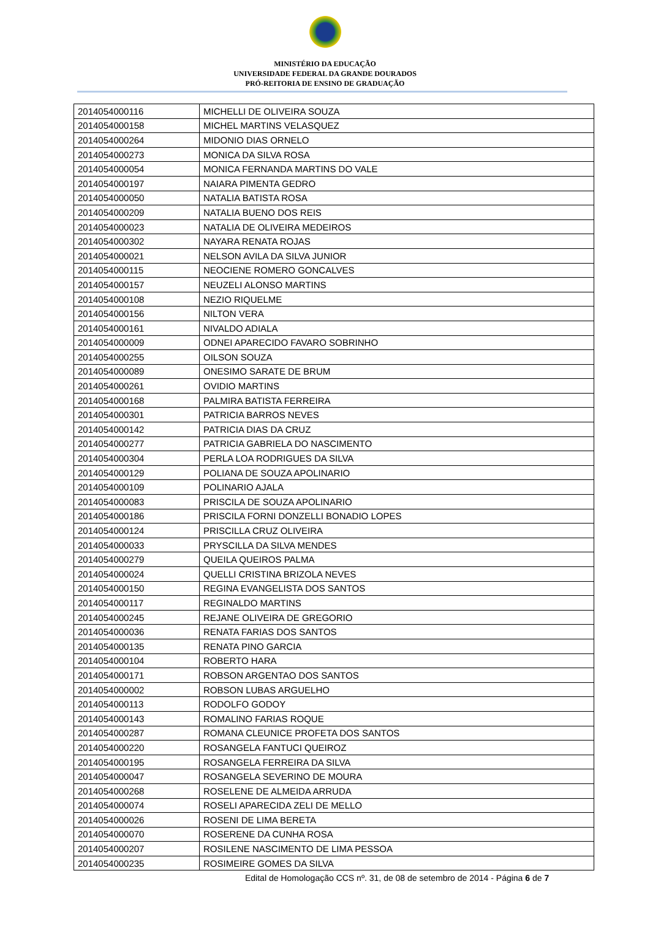MINISTÉRIO DA EDUCAÇÃO
UNIVERSIDADE FEDERAL DA GRANDE DOURADOS
PRÓ-REITORIA DE ENSINO DE GRADUAÇÃO
| 2014054000116 | MICHELLI DE OLIVEIRA SOUZA |
| 2014054000158 | MICHEL MARTINS VELASQUEZ |
| 2014054000264 | MIDONIO DIAS ORNELO |
| 2014054000273 | MONICA DA SILVA ROSA |
| 2014054000054 | MONICA FERNANDA MARTINS DO VALE |
| 2014054000197 | NAIARA PIMENTA GEDRO |
| 2014054000050 | NATALIA BATISTA ROSA |
| 2014054000209 | NATALIA BUENO DOS REIS |
| 2014054000023 | NATALIA DE OLIVEIRA MEDEIROS |
| 2014054000302 | NAYARA RENATA ROJAS |
| 2014054000021 | NELSON AVILA DA SILVA JUNIOR |
| 2014054000115 | NEOCIENE ROMERO GONCALVES |
| 2014054000157 | NEUZELI ALONSO MARTINS |
| 2014054000108 | NEZIO RIQUELME |
| 2014054000156 | NILTON VERA |
| 2014054000161 | NIVALDO ADIALA |
| 2014054000009 | ODNEI APARECIDO FAVARO SOBRINHO |
| 2014054000255 | OILSON SOUZA |
| 2014054000089 | ONESIMO SARATE DE BRUM |
| 2014054000261 | OVIDIO MARTINS |
| 2014054000168 | PALMIRA BATISTA FERREIRA |
| 2014054000301 | PATRICIA BARROS NEVES |
| 2014054000142 | PATRICIA DIAS DA CRUZ |
| 2014054000277 | PATRICIA GABRIELA DO NASCIMENTO |
| 2014054000304 | PERLA LOA RODRIGUES DA SILVA |
| 2014054000129 | POLIANA DE SOUZA APOLINARIO |
| 2014054000109 | POLINARIO AJALA |
| 2014054000083 | PRISCILA DE SOUZA APOLINARIO |
| 2014054000186 | PRISCILA FORNI DONZELLI BONADIO LOPES |
| 2014054000124 | PRISCILLA CRUZ OLIVEIRA |
| 2014054000033 | PRYSCILLA DA SILVA MENDES |
| 2014054000279 | QUEILA QUEIROS PALMA |
| 2014054000024 | QUELLI CRISTINA BRIZOLA NEVES |
| 2014054000150 | REGINA EVANGELISTA DOS SANTOS |
| 2014054000117 | REGINALDO MARTINS |
| 2014054000245 | REJANE OLIVEIRA DE GREGORIO |
| 2014054000036 | RENATA FARIAS DOS SANTOS |
| 2014054000135 | RENATA PINO GARCIA |
| 2014054000104 | ROBERTO HARA |
| 2014054000171 | ROBSON ARGENTAO DOS SANTOS |
| 2014054000002 | ROBSON LUBAS ARGUELHO |
| 2014054000113 | RODOLFO GODOY |
| 2014054000143 | ROMALINO FARIAS ROQUE |
| 2014054000287 | ROMANA CLEUNICE PROFETA DOS SANTOS |
| 2014054000220 | ROSANGELA FANTUCI QUEIROZ |
| 2014054000195 | ROSANGELA FERREIRA DA SILVA |
| 2014054000047 | ROSANGELA SEVERINO DE MOURA |
| 2014054000268 | ROSELENE DE ALMEIDA ARRUDA |
| 2014054000074 | ROSELI APARECIDA ZELI DE MELLO |
| 2014054000026 | ROSENI DE LIMA BERETA |
| 2014054000070 | ROSERENE DA CUNHA ROSA |
| 2014054000207 | ROSILENE NASCIMENTO DE LIMA PESSOA |
| 2014054000235 | ROSIMEIRE GOMES DA SILVA |
Edital de Homologação CCS nº. 31, de 08 de setembro de 2014 - Página 6 de 7